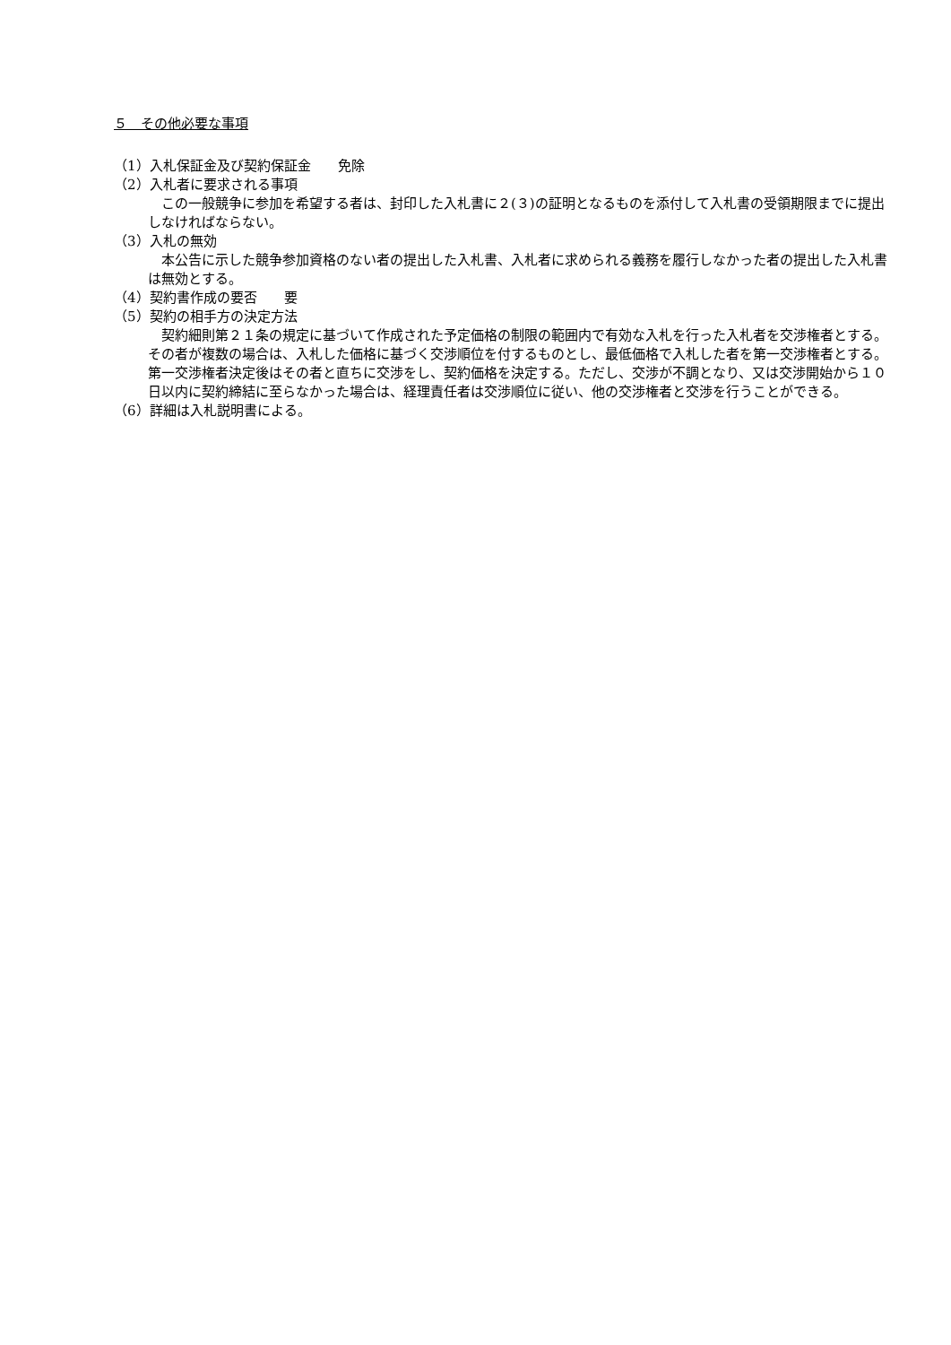５　その他必要な事項
（1）入札保証金及び契約保証金　　免除
（2）入札者に要求される事項
この一般競争に参加を希望する者は、封印した入札書に２(３)の証明となるものを添付して入札書の受領期限までに提出しなければならない。
（3）入札の無効
本公告に示した競争参加資格のない者の提出した入札書、入札者に求められる義務を履行しなかった者の提出した入札書は無効とする。
（4）契約書作成の要否　　要
（5）契約の相手方の決定方法
契約細則第２１条の規定に基づいて作成された予定価格の制限の範囲内で有効な入札を行った入札者を交渉権者とする。その者が複数の場合は、入札した価格に基づく交渉順位を付するものとし、最低価格で入札した者を第一交渉権者とする。第一交渉権者決定後はその者と直ちに交渉をし、契約価格を決定する。ただし、交渉が不調となり、又は交渉開始から１０日以内に契約締結に至らなかった場合は、経理責任者は交渉順位に従い、他の交渉権者と交渉を行うことができる。
（6）詳細は入札説明書による。